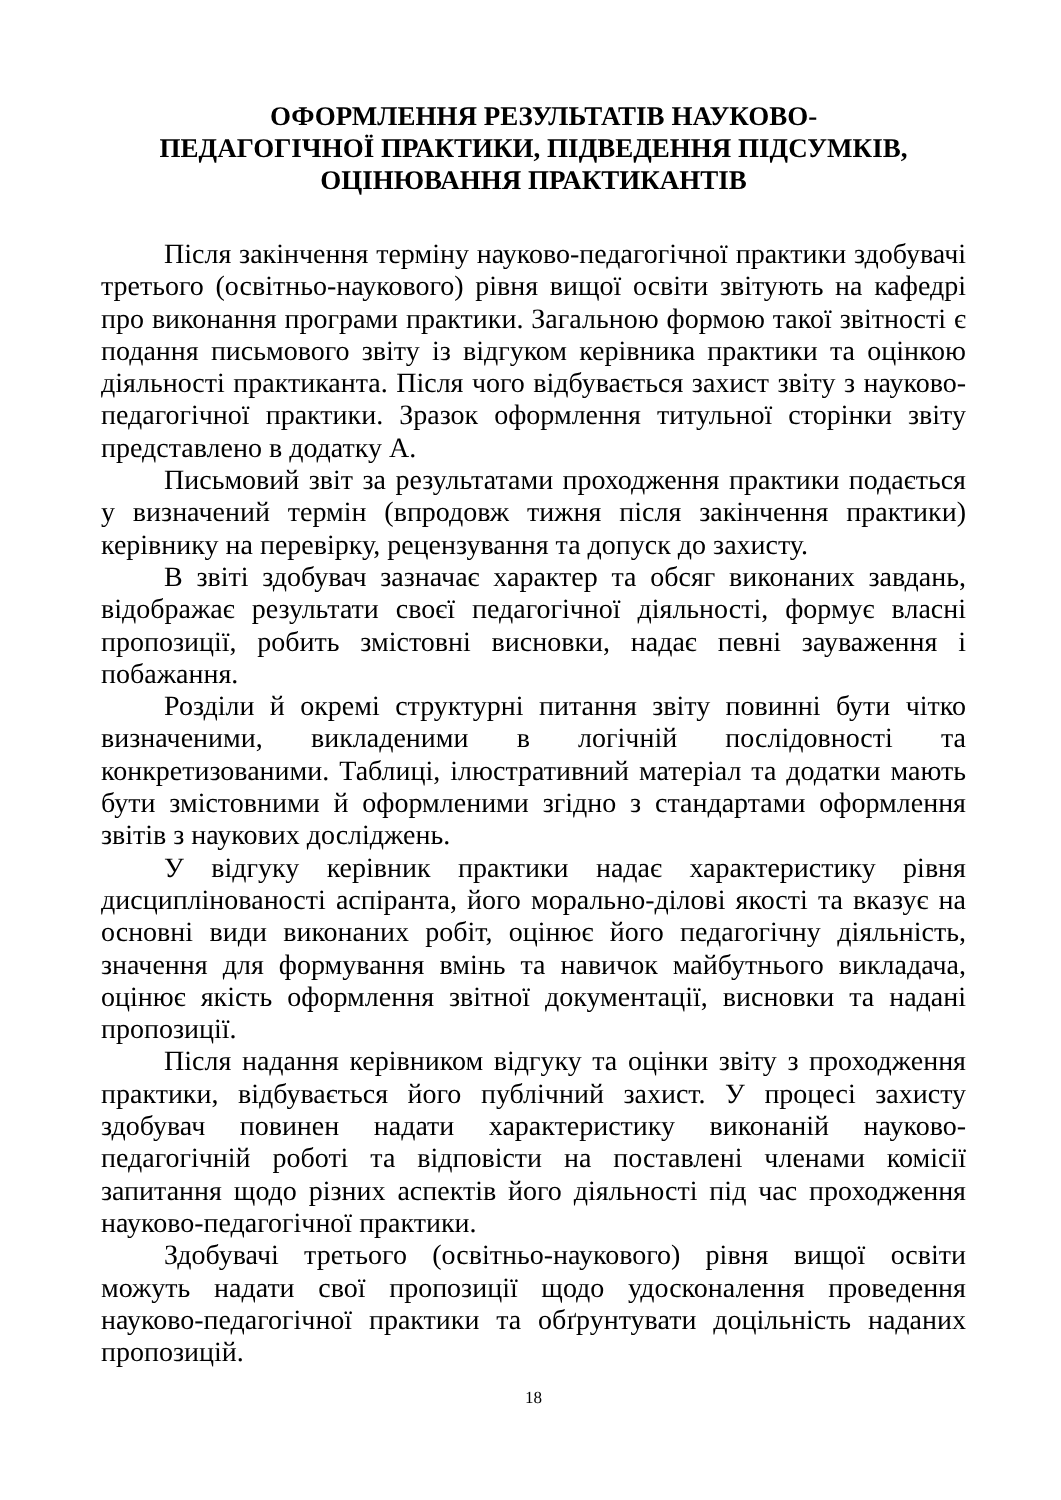ОФОРМЛЕННЯ РЕЗУЛЬТАТІВ НАУКОВО-
ПЕДАГОГІЧНОЇ ПРАКТИКИ, ПІДВЕДЕННЯ ПІДСУМКІВ,
ОЦІНЮВАННЯ ПРАКТИКАНТІВ
Після закінчення терміну науково-педагогічної практики здобувачі третього (освітньо-наукового) рівня вищої освіти звітують на кафедрі про виконання програми практики. Загальною формою такої звітності є подання письмового звіту із відгуком керівника практики та оцінкою діяльності практиканта. Після чого відбувається захист звіту з науково-педагогічної практики. Зразок оформлення титульної сторінки звіту представлено в додатку А.
Письмовий звіт за результатами проходження практики подається у визначений термін (впродовж тижня після закінчення практики) керівнику на перевірку, рецензування та допуск до захисту.
В звіті здобувач зазначає характер та обсяг виконаних завдань, відображає результати своєї педагогічної діяльності, формує власні пропозиції, робить змістовні висновки, надає певні зауваження і побажання.
Розділи й окремі структурні питання звіту повинні бути чітко визначеними, викладеними в логічній послідовності та конкретизованими. Таблиці, ілюстративний матеріал та додатки мають бути змістовними й оформленими згідно з стандартами оформлення звітів з наукових досліджень.
У відгуку керівник практики надає характеристику рівня дисциплінованості аспіранта, його морально-ділові якості та вказує на основні види виконаних робіт, оцінює його педагогічну діяльність, значення для формування вмінь та навичок майбутнього викладача, оцінює якість оформлення звітної документації, висновки та надані пропозиції.
Після надання керівником відгуку та оцінки звіту з проходження практики, відбувається його публічний захист. У процесі захисту здобувач повинен надати характеристику виконаній науково-педагогічній роботі та відповісти на поставлені членами комісії запитання щодо різних аспектів його діяльності під час проходження науково-педагогічної практики.
Здобувачі третього (освітньо-наукового) рівня вищої освіти можуть надати свої пропозиції щодо удосконалення проведення науково-педагогічної практики та обґрунтувати доцільність наданих пропозицій.
18